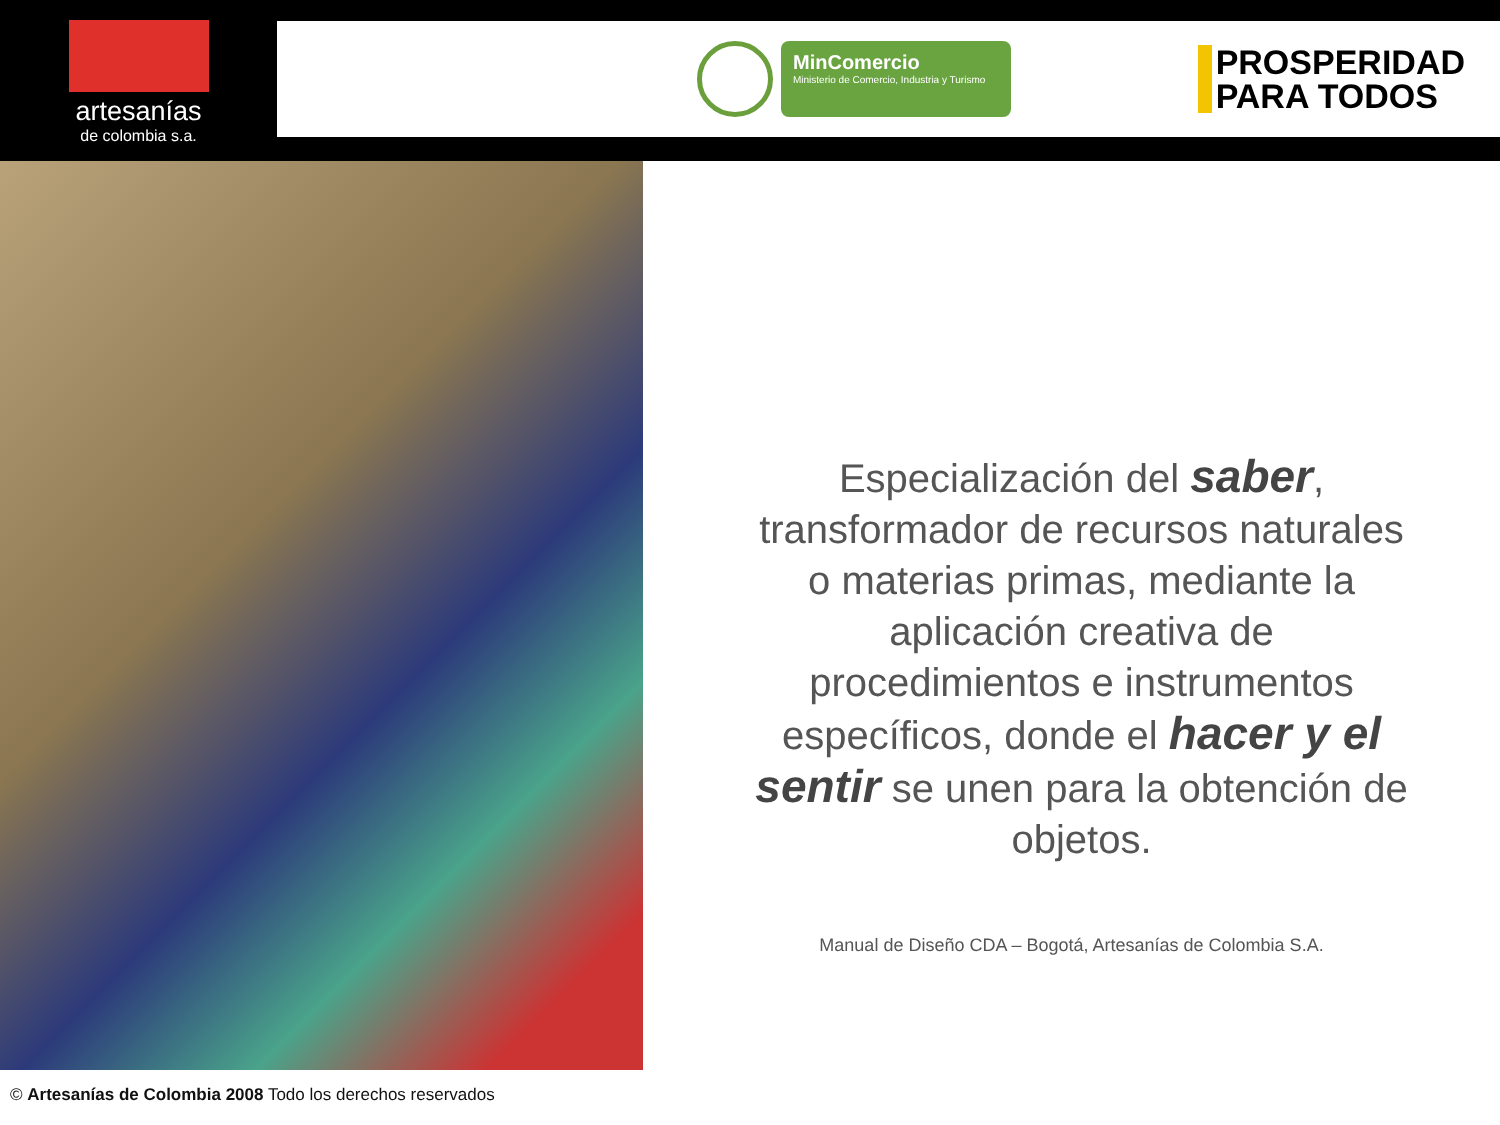artesanías
de colombia s.a.
MinComercio
Ministerio de Comercio, Industria y Turismo
PROSPERIDAD
PARA TODOS
Especialización del saber, transformador de recursos naturales o materias primas, mediante la aplicación creativa de procedimientos e instrumentos específicos, donde el hacer y el sentir se unen para la obtención de objetos.
Manual de Diseño CDA – Bogotá, Artesanías de Colombia S.A.
© Artesanías de Colombia 2008 Todo los derechos reservados